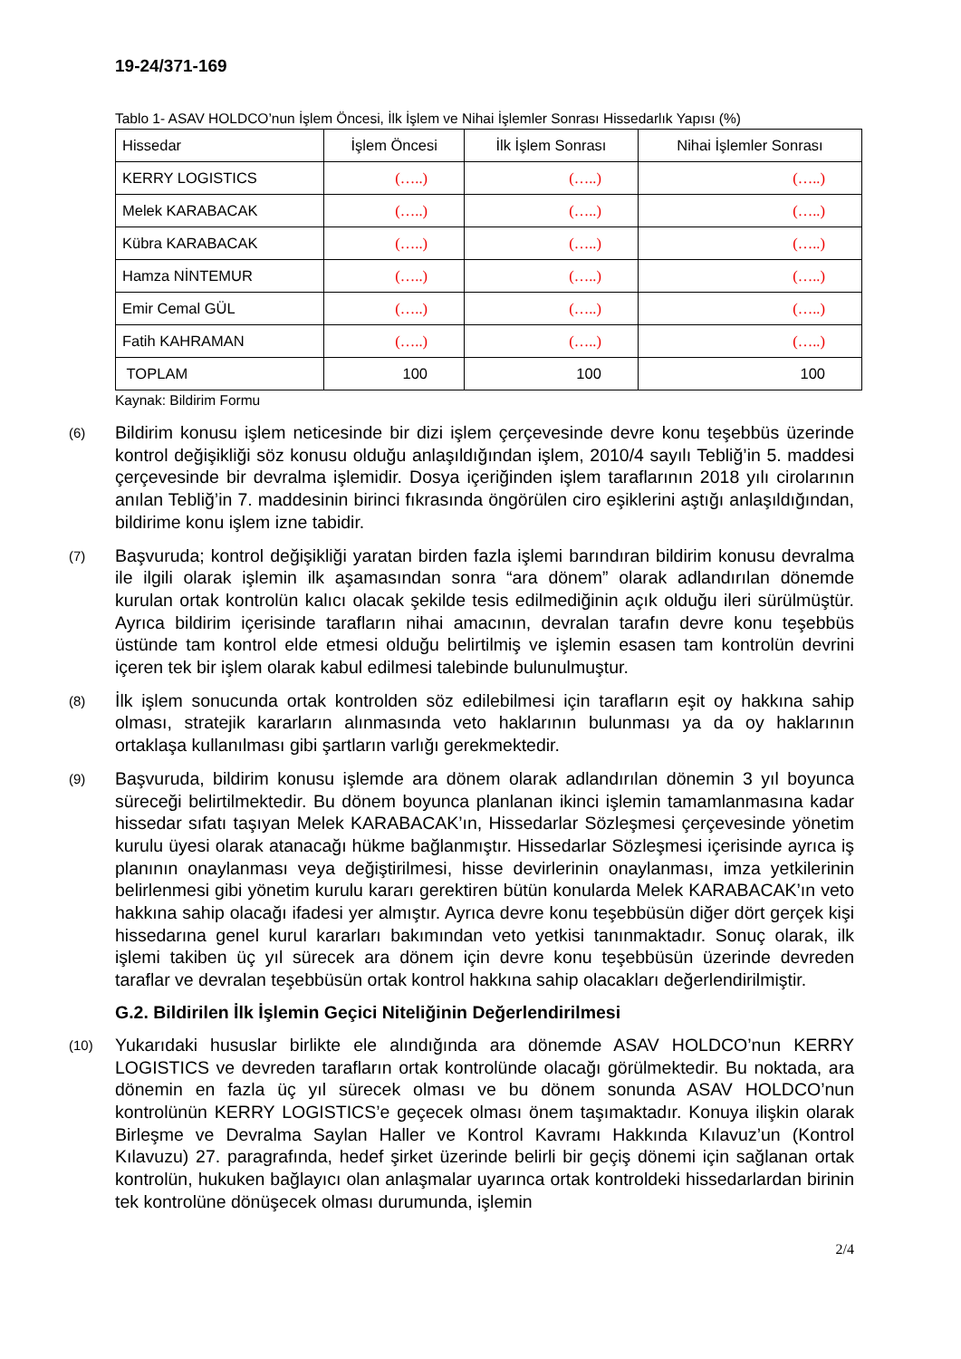19-24/371-169
Tablo 1- ASAV HOLDCO’nun İşlem Öncesi, İlk İşlem ve Nihai İşlemler Sonrası Hissedarlık Yapısı (%)
| Hissedar | İşlem Öncesi | İlk İşlem Sonrası | Nihai İşlemler Sonrası |
| --- | --- | --- | --- |
| KERRY LOGISTICS | (…..) | (…..) | (…..) |
| Melek KARABACAK | (…..) | (…..) | (…..) |
| Kübra KARABACAK | (…..) | (…..) | (…..) |
| Hamza NİNTEMUR | (…..) | (…..) | (…..) |
| Emir Cemal GÜL | (…..) | (…..) | (…..) |
| Fatih KAHRAMAN | (…..) | (…..) | (…..) |
| TOPLAM | 100 | 100 | 100 |
Kaynak: Bildirim Formu
(6)
Bildirim konusu işlem neticesinde bir dizi işlem çerçevesinde devre konu teşebbüs üzerinde kontrol değişikliği söz konusu olduğu anlaşıldığından işlem, 2010/4 sayılı Tebliğ’in 5. maddesi çerçevesinde bir devralma işlemidir. Dosya içeriğinden işlem taraflarının 2018 yılı cirolarının anılan Tebliğ’in 7. maddesinin birinci fıkrasında öngörülen ciro eşiklerini aştığı anlaşıldığından, bildirime konu işlem izne tabidir.
(7)
Başvuruda; kontrol değişikliği yaratan birden fazla işlemi barındıran bildirim konusu devralma ile ilgili olarak işlemin ilk aşamasından sonra “ara dönem” olarak adlandırılan dönemde kurulan ortak kontrolün kalıcı olacak şekilde tesis edilmediğinin açık olduğu ileri sürülmüştür. Ayrıca bildirim içerisinde tarafların nihai amacının, devralan tarafın devre konu teşebbüs üstünde tam kontrol elde etmesi olduğu belirtilmiş ve işlemin esasen tam kontrolün devrini içeren tek bir işlem olarak kabul edilmesi talebinde bulunulmuştur.
(8)
İlk işlem sonucunda ortak kontrolden söz edilebilmesi için tarafların eşit oy hakkına sahip olması, stratejik kararların alınmasında veto haklarının bulunması ya da oy haklarının ortaklaşa kullanılması gibi şartların varlığı gerekmektedir.
(9)
Başvuruda, bildirim konusu işlemde ara dönem olarak adlandırılan dönemin 3 yıl boyunca süreceği belirtilmektedir. Bu dönem boyunca planlanan ikinci işlemin tamamlanmasına kadar hissedar sıfatı taşıyan Melek KARABACAK’ın, Hissedarlar Sözleşmesi çerçevesinde yönetim kurulu üyesi olarak atanacağı hükme bağlanmıştır. Hissedarlar Sözleşmesi içerisinde ayrıca iş planının onaylanması veya değiştirilmesi, hisse devirlerinin onaylanması, imza yetkilerinin belirlenmesi gibi yönetim kurulu kararı gerektiren bütün konularda Melek KARABACAK’ın veto hakkına sahip olacağı ifadesi yer almıştır. Ayrıca devre konu teşebbüsün diğer dört gerçek kişi hissedarına genel kurul kararları bakımından veto yetkisi tanınmaktadır. Sonuç olarak, ilk işlemi takiben üç yıl sürecek ara dönem için devre konu teşebbüsün üzerinde devreden taraflar ve devralan teşebbüsün ortak kontrol hakkına sahip olacakları değerlendirilmiştir.
G.2. Bildirilen İlk İşlemin Geçici Niteliğinin Değerlendirilmesi
(10)
Yukarıdaki hususlar birlikte ele alındığında ara dönemde ASAV HOLDCO’nun KERRY LOGISTICS ve devreden tarafların ortak kontrolünde olacağı görülmektedir. Bu noktada, ara dönemin en fazla üç yıl sürecek olması ve bu dönem sonunda ASAV HOLDCO’nun kontrolünün KERRY LOGISTICS’e geçecek olması önem taşımaktadır. Konuya ilişkin olarak Birleşme ve Devralma Saylan Haller ve Kontrol Kavramı Hakkında Kılavuz’un (Kontrol Kılavuzu) 27. paragrafında, hedef şirket üzerinde belirli bir geçiş dönemi için sağlanan ortak kontrolün, hukuken bağlayıcı olan anlaşmalar uyarınca ortak kontroldeki hissedarlardan birinin tek kontrolüne dönüşecek olması durumunda, işlemin
2/4